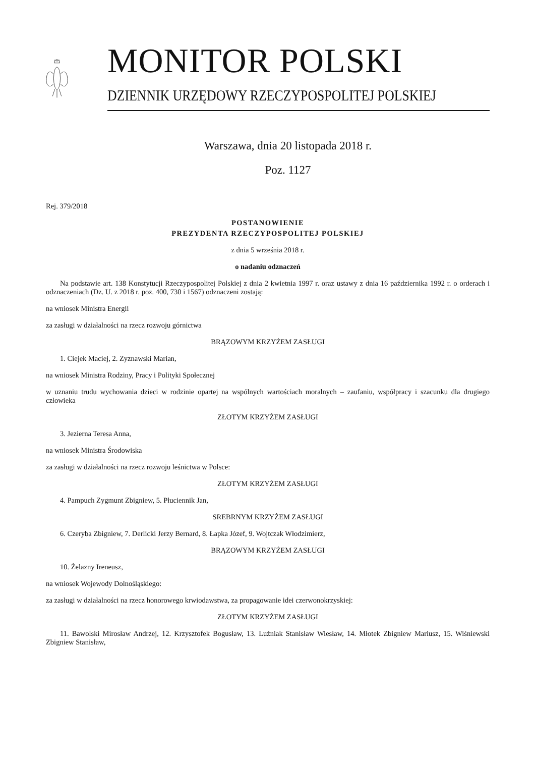MONITOR POLSKI
DZIENNIK URZĘDOWY RZECZYPOSPOLITEJ POLSKIEJ
Warszawa, dnia 20 listopada 2018 r.
Poz. 1127
Rej. 379/2018
POSTANOWIENIE
PREZYDENTA RZECZYPOSPOLITEJ POLSKIEJ
z dnia 5 września 2018 r.
o nadaniu odznaczeń
Na podstawie art. 138 Konstytucji Rzeczypospolitej Polskiej z dnia 2 kwietnia 1997 r. oraz ustawy z dnia 16 października 1992 r. o orderach i odznaczeniach (Dz. U. z 2018 r. poz. 400, 730 i 1567) odznaczeni zostają:
na wniosek Ministra Energii
za zasługi w działalności na rzecz rozwoju górnictwa
BRĄZOWYM KRZYŻEM ZASŁUGI
1. Ciejek Maciej, 2. Zyznawski Marian,
na wniosek Ministra Rodziny, Pracy i Polityki Społecznej
w uznaniu trudu wychowania dzieci w rodzinie opartej na wspólnych wartościach moralnych – zaufaniu, współpracy i szacunku dla drugiego człowieka
ZŁOTYM KRZYŻEM ZASŁUGI
3. Jezierna Teresa Anna,
na wniosek Ministra Środowiska
za zasługi w działalności na rzecz rozwoju leśnictwa w Polsce:
ZŁOTYM KRZYŻEM ZASŁUGI
4. Pampuch Zygmunt Zbigniew, 5. Płuciennik Jan,
SREBRNYM KRZYŻEM ZASŁUGI
6. Czeryba Zbigniew, 7. Derlicki Jerzy Bernard, 8. Łapka Józef, 9. Wojtczak Włodzimierz,
BRĄZOWYM KRZYŻEM ZASŁUGI
10. Żelazny Ireneusz,
na wniosek Wojewody Dolnośląskiego:
za zasługi w działalności na rzecz honorowego krwiodawstwa, za propagowanie idei czerwonokrzyskiej:
ZŁOTYM KRZYŻEM ZASŁUGI
11. Bawolski Mirosław Andrzej, 12. Krzysztofek Bogusław, 13. Luźniak Stanisław Wiesław, 14. Młotek Zbigniew Mariusz, 15. Wiśniewski Zbigniew Stanisław,